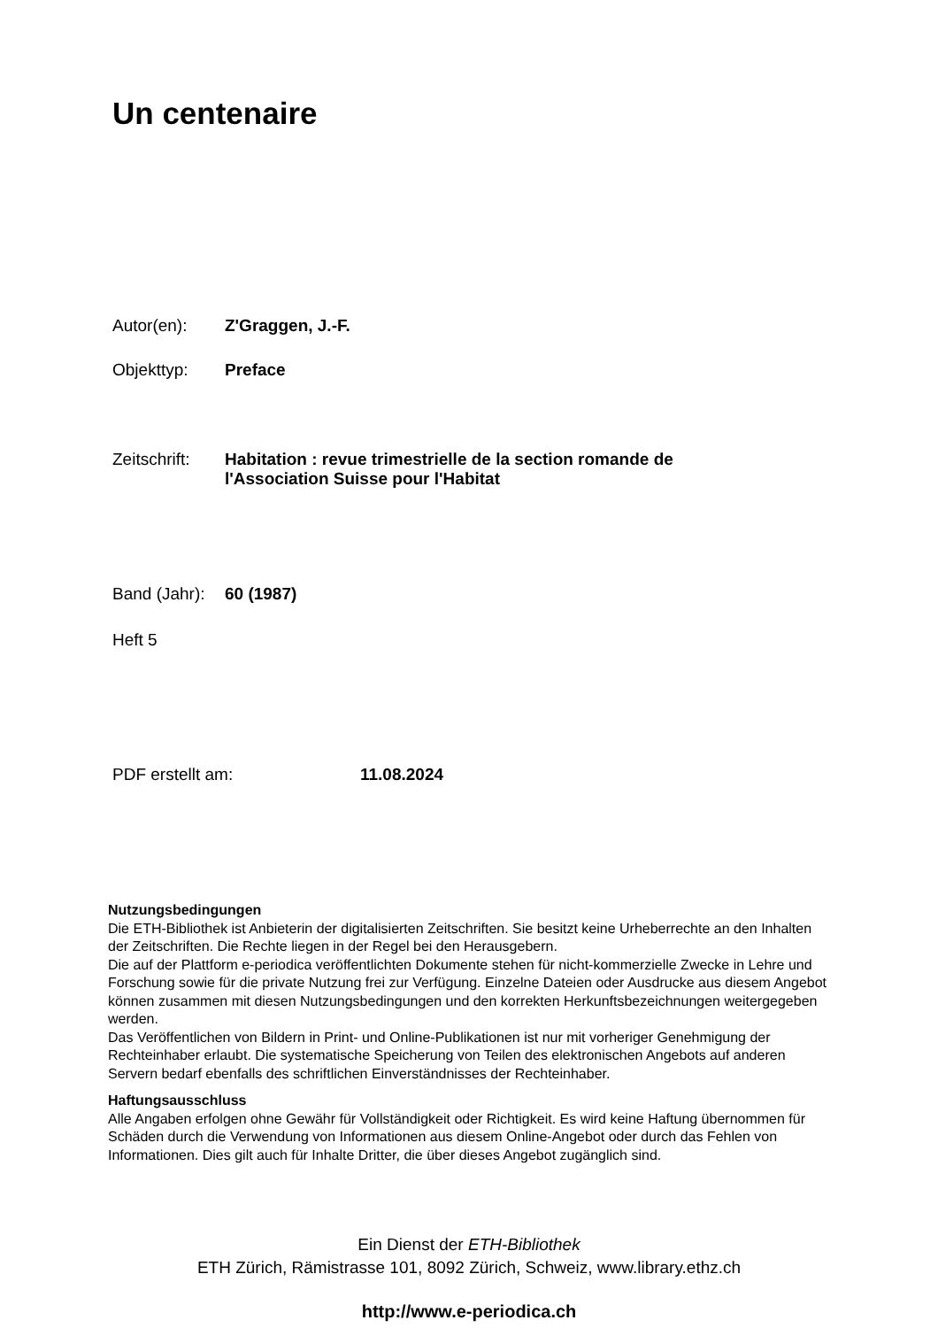Un centenaire
Autor(en): Z'Graggen, J.-F.
Objekttyp: Preface
Zeitschrift: Habitation : revue trimestrielle de la section romande de
l'Association Suisse pour l'Habitat
Band (Jahr): 60 (1987)
Heft 5
PDF erstellt am: 11.08.2024
Nutzungsbedingungen
Die ETH-Bibliothek ist Anbieterin der digitalisierten Zeitschriften. Sie besitzt keine Urheberrechte an den Inhalten der Zeitschriften. Die Rechte liegen in der Regel bei den Herausgebern.
Die auf der Plattform e-periodica veröffentlichten Dokumente stehen für nicht-kommerzielle Zwecke in Lehre und Forschung sowie für die private Nutzung frei zur Verfügung. Einzelne Dateien oder Ausdrucke aus diesem Angebot können zusammen mit diesen Nutzungsbedingungen und den korrekten Herkunftsbezeichnungen weitergegeben werden.
Das Veröffentlichen von Bildern in Print- und Online-Publikationen ist nur mit vorheriger Genehmigung der Rechteinhaber erlaubt. Die systematische Speicherung von Teilen des elektronischen Angebots auf anderen Servern bedarf ebenfalls des schriftlichen Einverständnisses der Rechteinhaber.
Haftungsausschluss
Alle Angaben erfolgen ohne Gewähr für Vollständigkeit oder Richtigkeit. Es wird keine Haftung übernommen für Schäden durch die Verwendung von Informationen aus diesem Online-Angebot oder durch das Fehlen von Informationen. Dies gilt auch für Inhalte Dritter, die über dieses Angebot zugänglich sind.
Ein Dienst der ETH-Bibliothek
ETH Zürich, Rämistrasse 101, 8092 Zürich, Schweiz, www.library.ethz.ch
http://www.e-periodica.ch